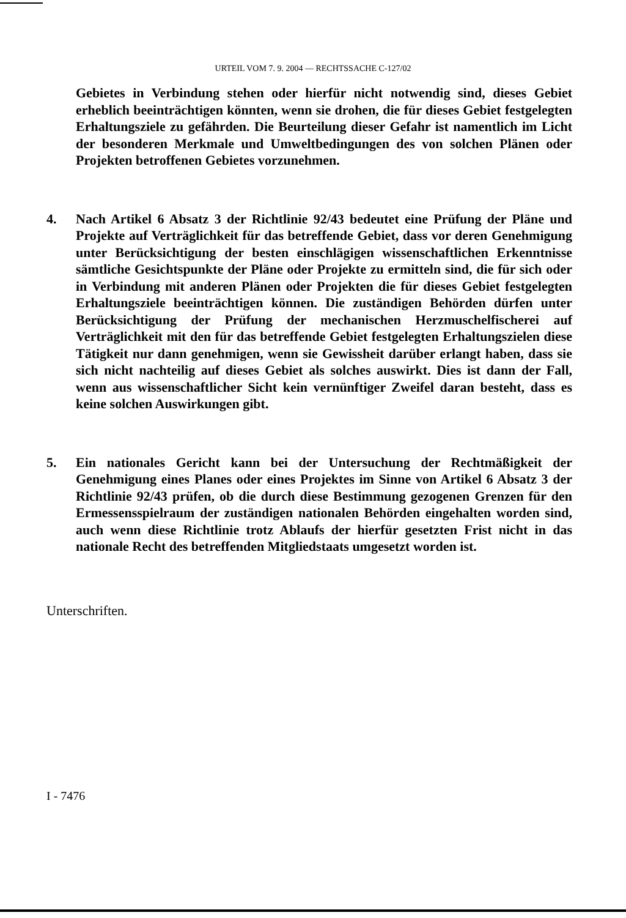URTEIL VOM 7. 9. 2004 — RECHTSSACHE C-127/02
Gebietes in Verbindung stehen oder hierfür nicht notwendig sind, dieses Gebiet erheblich beeinträchtigen könnten, wenn sie drohen, die für dieses Gebiet festgelegten Erhaltungsziele zu gefährden. Die Beurteilung dieser Gefahr ist namentlich im Licht der besonderen Merkmale und Umweltbedingungen des von solchen Plänen oder Projekten betroffenen Gebietes vorzunehmen.
4. Nach Artikel 6 Absatz 3 der Richtlinie 92/43 bedeutet eine Prüfung der Pläne und Projekte auf Verträglichkeit für das betreffende Gebiet, dass vor deren Genehmigung unter Berücksichtigung der besten einschlägigen wissenschaftlichen Erkenntnisse sämtliche Gesichtspunkte der Pläne oder Projekte zu ermitteln sind, die für sich oder in Verbindung mit anderen Plänen oder Projekten die für dieses Gebiet festgelegten Erhaltungsziele beeinträchtigen können. Die zuständigen Behörden dürfen unter Berücksichtigung der Prüfung der mechanischen Herzmuschelfischerei auf Verträglichkeit mit den für das betreffende Gebiet festgelegten Erhaltungszielen diese Tätigkeit nur dann genehmigen, wenn sie Gewissheit darüber erlangt haben, dass sie sich nicht nachteilig auf dieses Gebiet als solches auswirkt. Dies ist dann der Fall, wenn aus wissenschaftlicher Sicht kein vernünftiger Zweifel daran besteht, dass es keine solchen Auswirkungen gibt.
5. Ein nationales Gericht kann bei der Untersuchung der Rechtmäßigkeit der Genehmigung eines Planes oder eines Projektes im Sinne von Artikel 6 Absatz 3 der Richtlinie 92/43 prüfen, ob die durch diese Bestimmung gezogenen Grenzen für den Ermessensspielraum der zuständigen nationalen Behörden eingehalten worden sind, auch wenn diese Richtlinie trotz Ablaufs der hierfür gesetzten Frist nicht in das nationale Recht des betreffenden Mitgliedstaats umgesetzt worden ist.
Unterschriften.
I - 7476